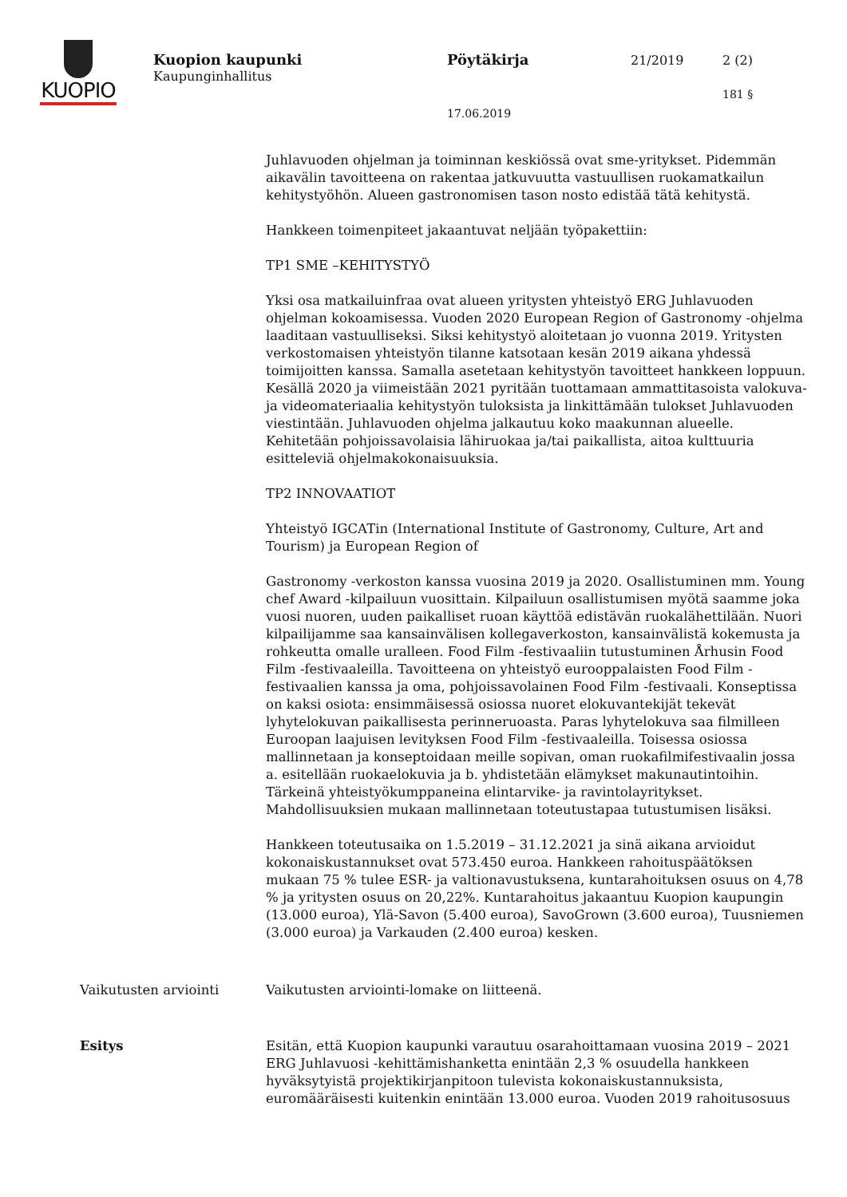KUOPIO
Kuopion kaupunki
Kaupunginhallitus
Pöytäkirja 21/2019 2 (2)
181 §
17.06.2019
Juhlavuoden ohjelman ja toiminnan keskiössä ovat sme-yritykset. Pidemmän aikavälin tavoitteena on rakentaa jatkuvuutta vastuullisen ruokamatkailun kehitystyöhön. Alueen gastronomisen tason nosto edistää tätä kehitystä.
Hankkeen toimenpiteet jakaantuvat neljään työpakettiin:
TP1 SME –KEHITYSTYÖ
Yksi osa matkailuinfraa ovat alueen yritysten yhteistyö ERG Juhlavuoden ohjelman kokoamisessa. Vuoden 2020 European Region of Gastronomy -ohjelma laaditaan vastuulliseksi. Siksi kehitystyö aloitetaan jo vuonna 2019. Yritysten verkostomaisen yhteistyön tilanne katsotaan kesän 2019 aikana yhdessä toimijoitten kanssa. Samalla asetetaan kehitystyön tavoitteet hankkeen loppuun. Kesällä 2020 ja viimeistään 2021 pyritään tuottamaan ammattitasoista valokuva- ja videomateriaalia kehitystyön tuloksista ja linkittämään tulokset Juhlavuoden viestintään. Juhlavuoden ohjelma jalkautuu koko maakunnan alueelle. Kehitetään pohjoissavolaisia lähiruokaa ja/tai paikallista, aitoa kulttuuria esitteleviä ohjelmakokonaisuuksia.
TP2 INNOVAATIOT
Yhteistyö IGCATin (International Institute of Gastronomy, Culture, Art and Tourism) ja European Region of
Gastronomy -verkoston kanssa vuosina 2019 ja 2020. Osallistuminen mm. Young chef Award -kilpailuun vuosittain. Kilpailuun osallistumisen myötä saamme joka vuosi nuoren, uuden paikalliset ruoan käyttöä edistävän ruokalähettilään. Nuori kilpailijamme saa kansainvälisen kollegaverkoston, kansainvälistä kokemusta ja rohkeutta omalle uralleen. Food Film -festivaaliin tutustuminen Århusin Food Film -festivaaleilla. Tavoitteena on yhteistyö eurooppalaisten Food Film -festivaalien kanssa ja oma, pohjoissavolainen Food Film -festivaali. Konseptissa on kaksi osiota: ensimmäisessä osiossa nuoret elokuvantekijät tekevät lyhytelokuvan paikallisesta perinneruoasta. Paras lyhytelokuva saa filmilleen Euroopan laajuisen levityksen Food Film -festivaaleilla. Toisessa osiossa mallinnetaan ja konseptoidaan meille sopivan, oman ruokafilmifestivaalin jossa a. esitellään ruokaelokuvia ja b. yhdistetään elämykset makunautintoihin. Tärkeinä yhteistyökumppaneina elintarvike- ja ravintolayritykset. Mahdollisuuksien mukaan mallinnetaan toteutustapaa tutustumisen lisäksi.
Hankkeen toteutusaika on 1.5.2019 – 31.12.2021 ja sinä aikana arvioidut kokonaiskustannukset ovat 573.450 euroa. Hankkeen rahoituspäätöksen mukaan 75 % tulee ESR- ja valtionavustuksena, kuntarahoituksen osuus on 4,78 % ja yritysten osuus on 20,22%. Kuntarahoitus jakaantuu Kuopion kaupungin (13.000 euroa), Ylä-Savon (5.400 euroa), SavoGrown (3.600 euroa), Tuusniemen (3.000 euroa) ja Varkauden (2.400 euroa) kesken.
Vaikutusten arviointi Vaikutusten arviointi-lomake on liitteenä.
Esitys Esitän, että Kuopion kaupunki varautuu osarahoittamaan vuosina 2019 – 2021 ERG Juhlavuosi -kehittämishanketta enintään 2,3 % osuudella hankkeen hyväksytyistä projektikirjanpitoon tulevista kokonaiskustannuksista, euromääräisesti kuitenkin enintään 13.000 euroa. Vuoden 2019 rahoitusosuus